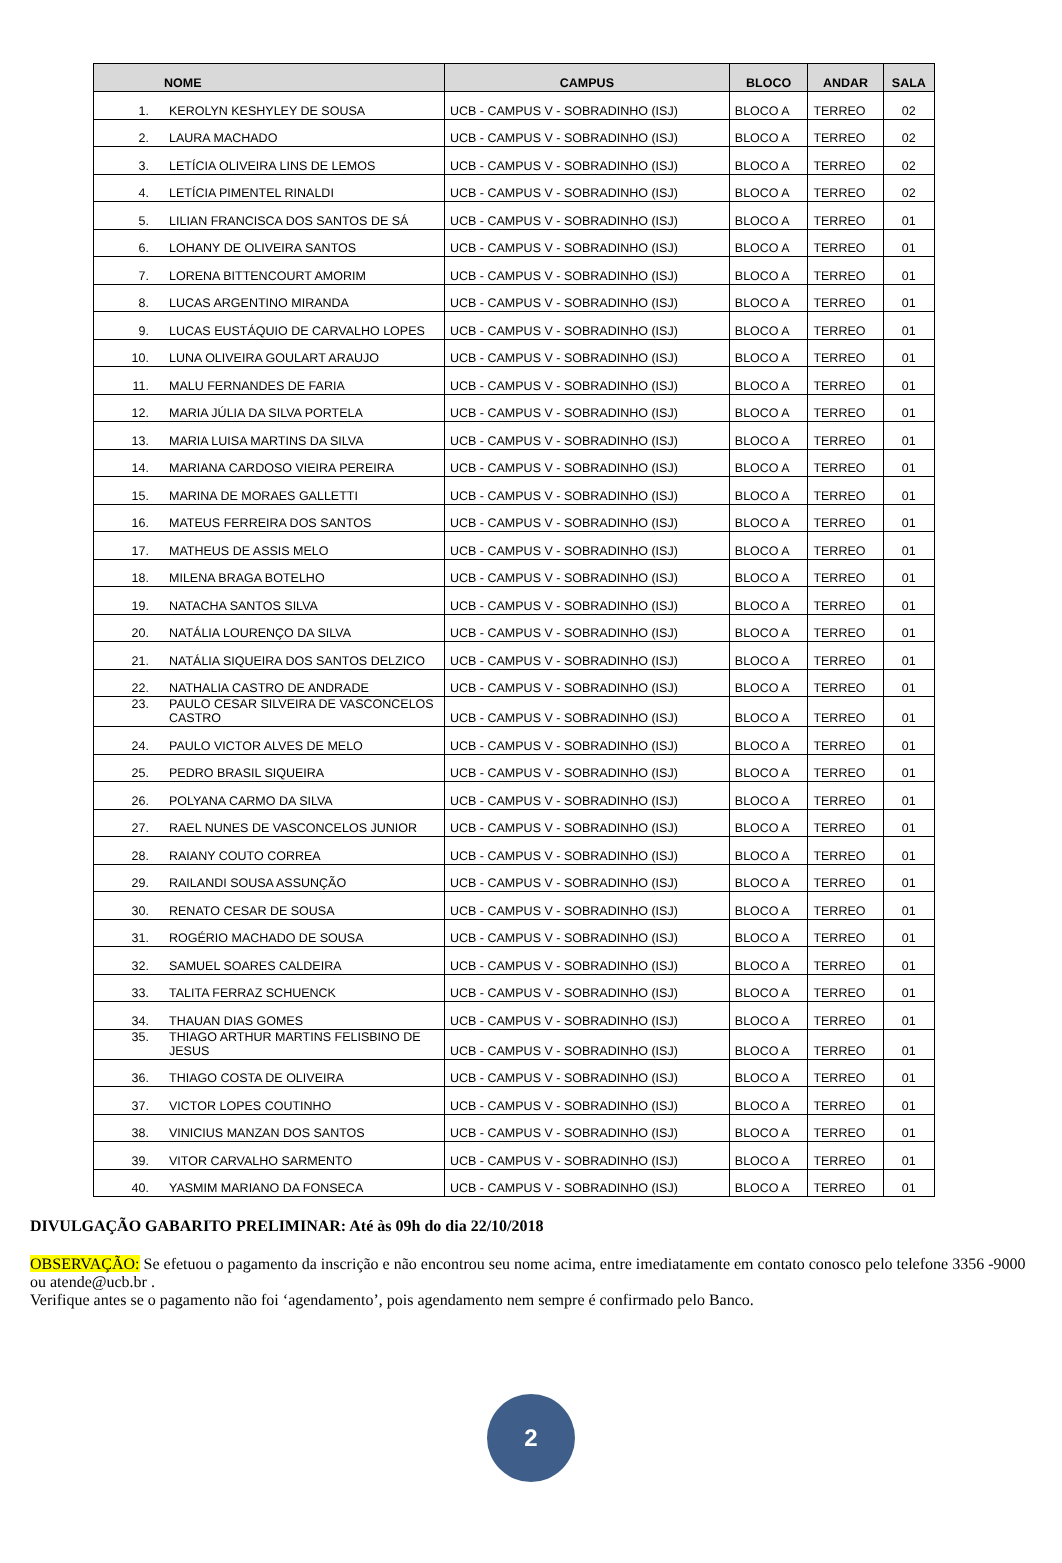| NOME | | CAMPUS | BLOCO | ANDAR | SALA |
| --- | --- | --- | --- | --- | --- |
| 1. | KEROLYN KESHYLEY DE SOUSA | UCB - CAMPUS V - SOBRADINHO (ISJ) | BLOCO A | TERREO | 02 |
| 2. | LAURA MACHADO | UCB - CAMPUS V - SOBRADINHO (ISJ) | BLOCO A | TERREO | 02 |
| 3. | LETÍCIA OLIVEIRA LINS DE LEMOS | UCB - CAMPUS V - SOBRADINHO (ISJ) | BLOCO A | TERREO | 02 |
| 4. | LETÍCIA PIMENTEL RINALDI | UCB - CAMPUS V - SOBRADINHO (ISJ) | BLOCO A | TERREO | 02 |
| 5. | LILIAN FRANCISCA DOS SANTOS DE SÁ | UCB - CAMPUS V - SOBRADINHO (ISJ) | BLOCO A | TERREO | 01 |
| 6. | LOHANY DE OLIVEIRA SANTOS | UCB - CAMPUS V - SOBRADINHO (ISJ) | BLOCO A | TERREO | 01 |
| 7. | LORENA BITTENCOURT AMORIM | UCB - CAMPUS V - SOBRADINHO (ISJ) | BLOCO A | TERREO | 01 |
| 8. | LUCAS ARGENTINO MIRANDA | UCB - CAMPUS V - SOBRADINHO (ISJ) | BLOCO A | TERREO | 01 |
| 9. | LUCAS EUSTÁQUIO DE CARVALHO LOPES | UCB - CAMPUS V - SOBRADINHO (ISJ) | BLOCO A | TERREO | 01 |
| 10. | LUNA OLIVEIRA GOULART ARAUJO | UCB - CAMPUS V - SOBRADINHO (ISJ) | BLOCO A | TERREO | 01 |
| 11. | MALU FERNANDES DE FARIA | UCB - CAMPUS V - SOBRADINHO (ISJ) | BLOCO A | TERREO | 01 |
| 12. | MARIA JÚLIA DA SILVA PORTELA | UCB - CAMPUS V - SOBRADINHO (ISJ) | BLOCO A | TERREO | 01 |
| 13. | MARIA LUISA MARTINS DA SILVA | UCB - CAMPUS V - SOBRADINHO (ISJ) | BLOCO A | TERREO | 01 |
| 14. | MARIANA CARDOSO VIEIRA PEREIRA | UCB - CAMPUS V - SOBRADINHO (ISJ) | BLOCO A | TERREO | 01 |
| 15. | MARINA DE MORAES GALLETTI | UCB - CAMPUS V - SOBRADINHO (ISJ) | BLOCO A | TERREO | 01 |
| 16. | MATEUS FERREIRA DOS SANTOS | UCB - CAMPUS V - SOBRADINHO (ISJ) | BLOCO A | TERREO | 01 |
| 17. | MATHEUS DE ASSIS MELO | UCB - CAMPUS V - SOBRADINHO (ISJ) | BLOCO A | TERREO | 01 |
| 18. | MILENA BRAGA BOTELHO | UCB - CAMPUS V - SOBRADINHO (ISJ) | BLOCO A | TERREO | 01 |
| 19. | NATACHA SANTOS SILVA | UCB - CAMPUS V - SOBRADINHO (ISJ) | BLOCO A | TERREO | 01 |
| 20. | NATÁLIA LOURENÇO DA SILVA | UCB - CAMPUS V - SOBRADINHO (ISJ) | BLOCO A | TERREO | 01 |
| 21. | NATÁLIA SIQUEIRA DOS SANTOS DELZICO | UCB - CAMPUS V - SOBRADINHO (ISJ) | BLOCO A | TERREO | 01 |
| 22. | NATHALIA CASTRO DE ANDRADE | UCB - CAMPUS V - SOBRADINHO (ISJ) | BLOCO A | TERREO | 01 |
| 23. | PAULO CESAR SILVEIRA DE VASCONCELOS CASTRO | UCB - CAMPUS V - SOBRADINHO (ISJ) | BLOCO A | TERREO | 01 |
| 24. | PAULO VICTOR ALVES DE MELO | UCB - CAMPUS V - SOBRADINHO (ISJ) | BLOCO A | TERREO | 01 |
| 25. | PEDRO BRASIL SIQUEIRA | UCB - CAMPUS V - SOBRADINHO (ISJ) | BLOCO A | TERREO | 01 |
| 26. | POLYANA CARMO DA SILVA | UCB - CAMPUS V - SOBRADINHO (ISJ) | BLOCO A | TERREO | 01 |
| 27. | RAEL NUNES DE VASCONCELOS JUNIOR | UCB - CAMPUS V - SOBRADINHO (ISJ) | BLOCO A | TERREO | 01 |
| 28. | RAIANY COUTO CORREA | UCB - CAMPUS V - SOBRADINHO (ISJ) | BLOCO A | TERREO | 01 |
| 29. | RAILANDI SOUSA ASSUNÇÃO | UCB - CAMPUS V - SOBRADINHO (ISJ) | BLOCO A | TERREO | 01 |
| 30. | RENATO CESAR DE SOUSA | UCB - CAMPUS V - SOBRADINHO (ISJ) | BLOCO A | TERREO | 01 |
| 31. | ROGÉRIO MACHADO DE SOUSA | UCB - CAMPUS V - SOBRADINHO (ISJ) | BLOCO A | TERREO | 01 |
| 32. | SAMUEL SOARES CALDEIRA | UCB - CAMPUS V - SOBRADINHO (ISJ) | BLOCO A | TERREO | 01 |
| 33. | TALITA FERRAZ SCHUENCK | UCB - CAMPUS V - SOBRADINHO (ISJ) | BLOCO A | TERREO | 01 |
| 34. | THAUAN DIAS GOMES | UCB - CAMPUS V - SOBRADINHO (ISJ) | BLOCO A | TERREO | 01 |
| 35. | THIAGO ARTHUR MARTINS FELISBINO DE JESUS | UCB - CAMPUS V - SOBRADINHO (ISJ) | BLOCO A | TERREO | 01 |
| 36. | THIAGO COSTA DE OLIVEIRA | UCB - CAMPUS V - SOBRADINHO (ISJ) | BLOCO A | TERREO | 01 |
| 37. | VICTOR LOPES COUTINHO | UCB - CAMPUS V - SOBRADINHO (ISJ) | BLOCO A | TERREO | 01 |
| 38. | VINICIUS MANZAN DOS SANTOS | UCB - CAMPUS V - SOBRADINHO (ISJ) | BLOCO A | TERREO | 01 |
| 39. | VITOR CARVALHO SARMENTO | UCB - CAMPUS V - SOBRADINHO (ISJ) | BLOCO A | TERREO | 01 |
| 40. | YASMIM MARIANO DA FONSECA | UCB - CAMPUS V - SOBRADINHO (ISJ) | BLOCO A | TERREO | 01 |
DIVULGAÇÃO GABARITO PRELIMINAR: Até às 09h do dia 22/10/2018
OBSERVAÇÃO: Se efetuou o pagamento da inscrição e não encontrou seu nome acima, entre imediatamente em contato conosco pelo telefone 3356 -9000 ou atende@ucb.br .
Verifique antes se o pagamento não foi ‘agendamento’, pois agendamento nem sempre é confirmado pelo Banco.
2